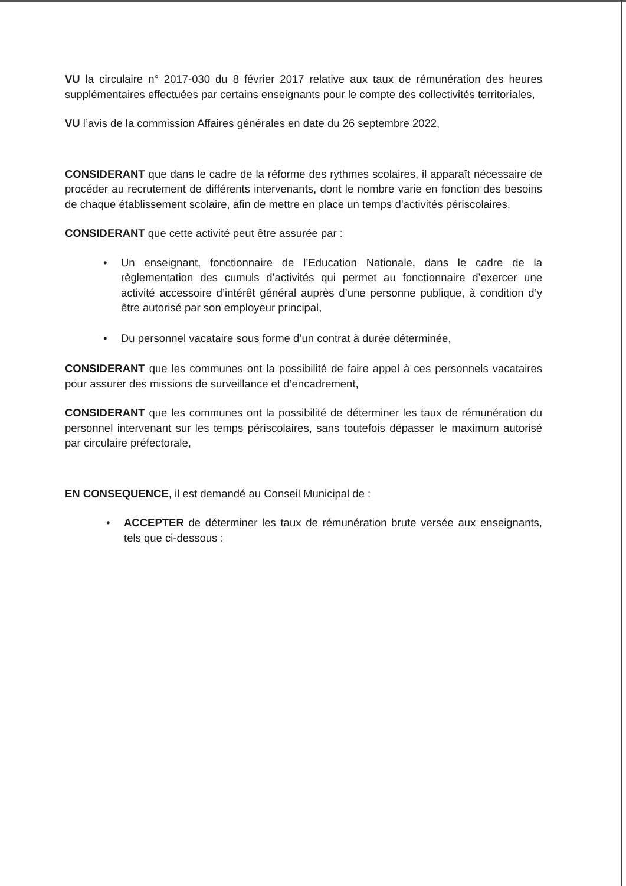VU la circulaire n° 2017-030 du 8 février 2017 relative aux taux de rémunération des heures supplémentaires effectuées par certains enseignants pour le compte des collectivités territoriales,
VU l’avis de la commission Affaires générales en date du 26 septembre 2022,
CONSIDERANT que dans le cadre de la réforme des rythmes scolaires, il apparaît nécessaire de procéder au recrutement de différents intervenants, dont le nombre varie en fonction des besoins de chaque établissement scolaire, afin de mettre en place un temps d’activités périscolaires,
CONSIDERANT que cette activité peut être assurée par :
• Un enseignant, fonctionnaire de l’Education Nationale, dans le cadre de la règlementation des cumuls d’activités qui permet au fonctionnaire d’exercer une activité accessoire d’intérêt général auprès d’une personne publique, à condition d’y être autorisé par son employeur principal,
• Du personnel vacataire sous forme d’un contrat à durée déterminée,
CONSIDERANT que les communes ont la possibilité de faire appel à ces personnels vacataires pour assurer des missions de surveillance et d’encadrement,
CONSIDERANT que les communes ont la possibilité de déterminer les taux de rémunération du personnel intervenant sur les temps périscolaires, sans toutefois dépasser le maximum autorisé par circulaire préfectorale,
EN CONSEQUENCE, il est demandé au Conseil Municipal de :
• ACCEPTER de déterminer les taux de rémunération brute versée aux enseignants, tels que ci-dessous :